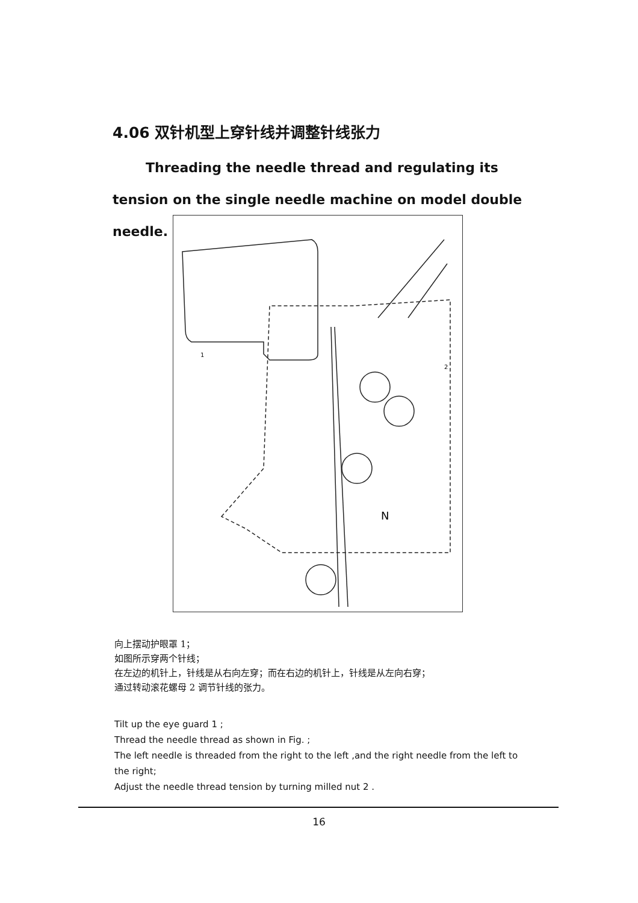4.06 双针机型上穿针线并调整针线张力
Threading the needle thread and regulating its tension on the single needle machine on model double needle.
1
2
N
向上摆动护眼罩 1；
如图所示穿两个针线；
在左边的机针上，针线是从右向左穿；而在右边的机针上，针线是从左向右穿；
通过转动滚花螺母 2 调节针线的张力。
Tilt up the eye guard 1 ;
Thread the needle thread as shown in Fig. ;
The left needle is threaded from the right to the left ,and the right needle from the left to the right;
Adjust the needle thread tension by turning milled nut 2 .
16